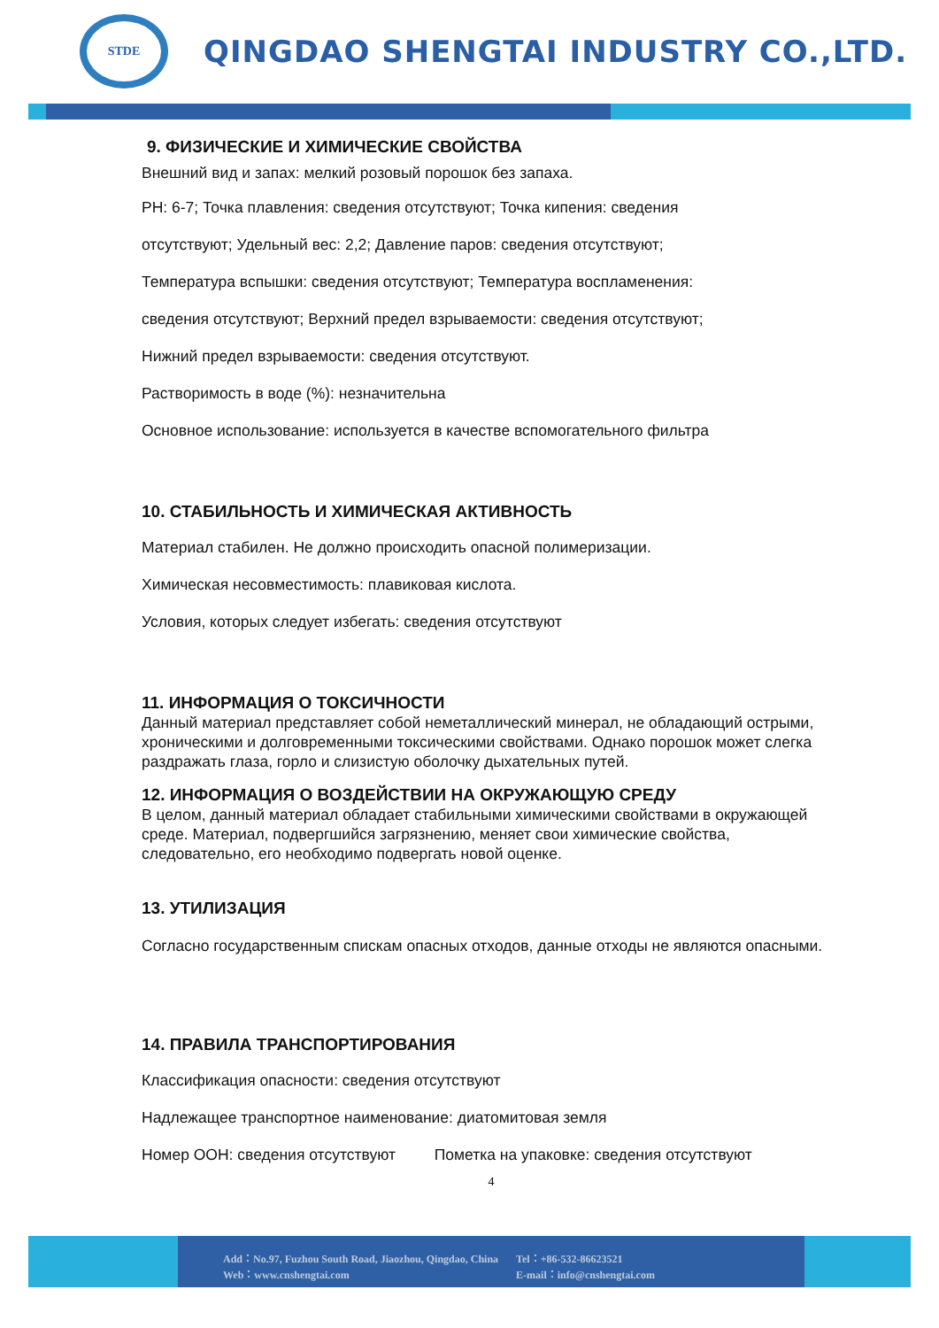STDE
QINGDAO SHENGTAI INDUSTRY CO.,LTD.
9. ФИЗИЧЕСКИЕ И ХИМИЧЕСКИЕ СВОЙСТВА
Внешний вид и запах: мелкий розовый порошок без запаха.
PH: 6-7; Точка плавления: сведения отсутствуют; Точка кипения: сведения
отсутствуют; Удельный вес: 2,2; Давление паров: сведения отсутствуют;
Температура вспышки: сведения отсутствуют; Температура воспламенения:
сведения отсутствуют; Верхний предел взрываемости: сведения отсутствуют;
Нижний предел взрываемости: сведения отсутствуют.
Растворимость в воде (%): незначительна
Основное использование: используется в качестве вспомогательного фильтра
10. СТАБИЛЬНОСТЬ И ХИМИЧЕСКАЯ АКТИВНОСТЬ
Материал стабилен. Не должно происходить опасной полимеризации.
Химическая несовместимость: плавиковая кислота.
Условия, которых следует избегать: сведения отсутствуют
11. ИНФОРМАЦИЯ О ТОКСИЧНОСТИ
Данный материал представляет собой неметаллический минерал, не обладающий острыми, хроническими и долговременными токсическими свойствами. Однако порошок может слегка раздражать глаза, горло и слизистую оболочку дыхательных путей.
12. ИНФОРМАЦИЯ О ВОЗДЕЙСТВИИ НА ОКРУЖАЮЩУЮ СРЕДУ
В целом, данный материал обладает стабильными химическими свойствами в окружающей среде. Материал, подвергшийся загрязнению, меняет свои химические свойства, следовательно, его необходимо подвергать новой оценке.
13. УТИЛИЗАЦИЯ
Согласно государственным спискам опасных отходов, данные отходы не являются опасными.
14. ПРАВИЛА ТРАНСПОРТИРОВАНИЯ
Классификация опасности: сведения отсутствуют
Надлежащее транспортное наименование: диатомитовая земля
Номер ООН: сведения отсутствуют Пометка на упаковке: сведения отсутствуют
4
Add：No.97, Fuzhou South Road, Jiaozhou, Qingdao, China
Web：www.cnshengtai.com
Tel：+86-532-86623521
E-mail：info@cnshengtai.com